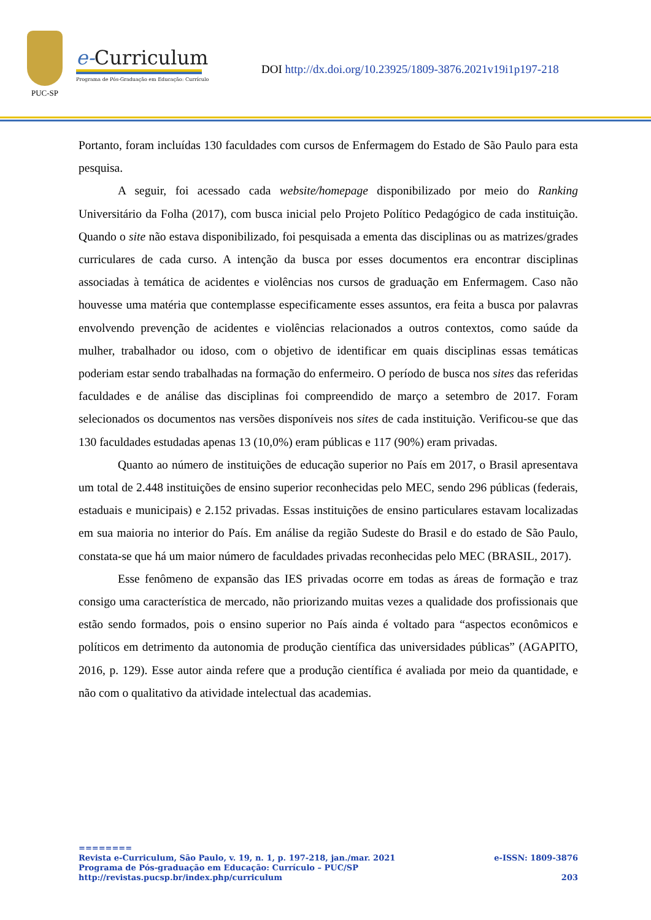PUC-SP
e-Curriculum
Programa de Pós-Graduação em Educação: Currículo
DOI http://dx.doi.org/10.23925/1809-3876.2021v19i1p197-218
Portanto, foram incluídas 130 faculdades com cursos de Enfermagem do Estado de São Paulo para esta pesquisa.
A seguir, foi acessado cada website/homepage disponibilizado por meio do Ranking Universitário da Folha (2017), com busca inicial pelo Projeto Político Pedagógico de cada instituição. Quando o site não estava disponibilizado, foi pesquisada a ementa das disciplinas ou as matrizes/grades curriculares de cada curso. A intenção da busca por esses documentos era encontrar disciplinas associadas à temática de acidentes e violências nos cursos de graduação em Enfermagem. Caso não houvesse uma matéria que contemplasse especificamente esses assuntos, era feita a busca por palavras envolvendo prevenção de acidentes e violências relacionados a outros contextos, como saúde da mulher, trabalhador ou idoso, com o objetivo de identificar em quais disciplinas essas temáticas poderiam estar sendo trabalhadas na formação do enfermeiro. O período de busca nos sites das referidas faculdades e de análise das disciplinas foi compreendido de março a setembro de 2017. Foram selecionados os documentos nas versões disponíveis nos sites de cada instituição. Verificou-se que das 130 faculdades estudadas apenas 13 (10,0%) eram públicas e 117 (90%) eram privadas.
Quanto ao número de instituições de educação superior no País em 2017, o Brasil apresentava um total de 2.448 instituições de ensino superior reconhecidas pelo MEC, sendo 296 públicas (federais, estaduais e municipais) e 2.152 privadas. Essas instituições de ensino particulares estavam localizadas em sua maioria no interior do País. Em análise da região Sudeste do Brasil e do estado de São Paulo, constata-se que há um maior número de faculdades privadas reconhecidas pelo MEC (BRASIL, 2017).
Esse fenômeno de expansão das IES privadas ocorre em todas as áreas de formação e traz consigo uma característica de mercado, não priorizando muitas vezes a qualidade dos profissionais que estão sendo formados, pois o ensino superior no País ainda é voltado para “aspectos econômicos e políticos em detrimento da autonomia de produção científica das universidades públicas” (AGAPITO, 2016, p. 129). Esse autor ainda refere que a produção científica é avaliada por meio da quantidade, e não com o qualitativo da atividade intelectual das academias.
========
Revista e-Curriculum, São Paulo, v. 19, n. 1, p. 197-218, jan./mar. 2021 e-ISSN: 1809-3876
Programa de Pós-graduação em Educação: Currículo – PUC/SP
http://revistas.pucsp.br/index.php/curriculum 203